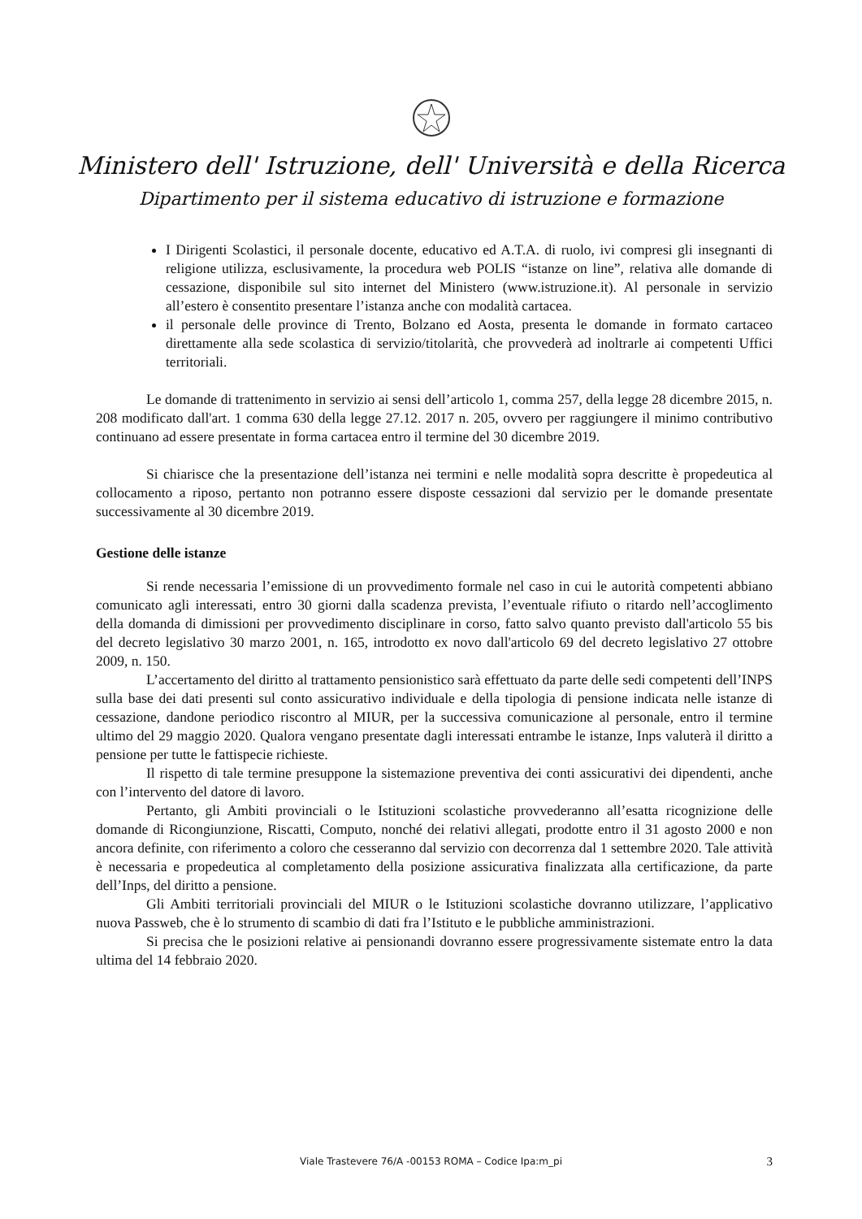Ministero dell' Istruzione, dell' Università e della Ricerca
Dipartimento per il sistema educativo di istruzione e formazione
I Dirigenti Scolastici, il personale docente, educativo ed A.T.A. di ruolo, ivi compresi gli insegnanti di religione utilizza, esclusivamente, la procedura web POLIS “istanze on line”, relativa alle domande di cessazione, disponibile sul sito internet del Ministero (www.istruzione.it). Al personale in servizio all’estero è consentito presentare l’istanza anche con modalità cartacea.
il personale delle province di Trento, Bolzano ed Aosta, presenta le domande in formato cartaceo direttamente alla sede scolastica di servizio/titolarità, che provvederà ad inoltrarle ai competenti Uffici territoriali.
Le domande di trattenimento in servizio ai sensi dell’articolo 1, comma 257, della legge 28 dicembre 2015, n. 208 modificato dall'art. 1 comma 630 della legge 27.12. 2017 n. 205, ovvero per raggiungere il minimo contributivo continuano ad essere presentate in forma cartacea entro il termine del 30 dicembre 2019.
Si chiarisce che la presentazione dell’istanza nei termini e nelle modalità sopra descritte è propedeutica al collocamento a riposo, pertanto non potranno essere disposte cessazioni dal servizio per le domande presentate successivamente al 30 dicembre 2019.
Gestione delle istanze
Si rende necessaria l’emissione di un provvedimento formale nel caso in cui le autorità competenti abbiano comunicato agli interessati, entro 30 giorni dalla scadenza prevista, l’eventuale rifiuto o ritardo nell’accoglimento della domanda di dimissioni per provvedimento disciplinare in corso, fatto salvo quanto previsto dall'articolo 55 bis del decreto legislativo 30 marzo 2001, n. 165, introdotto ex novo dall'articolo 69 del decreto legislativo 27 ottobre 2009, n. 150.
L’accertamento del diritto al trattamento pensionistico sarà effettuato da parte delle sedi competenti dell’INPS sulla base dei dati presenti sul conto assicurativo individuale e della tipologia di pensione indicata nelle istanze di cessazione, dandone periodico riscontro al MIUR, per la successiva comunicazione al personale, entro il termine ultimo del 29 maggio 2020. Qualora vengano presentate dagli interessati entrambe le istanze, Inps valuterà il diritto a pensione per tutte le fattispecie richieste.
Il rispetto di tale termine presuppone la sistemazione preventiva dei conti assicurativi dei dipendenti, anche con l’intervento del datore di lavoro.
Pertanto, gli Ambiti provinciali o le Istituzioni scolastiche provvederanno all’esatta ricognizione delle domande di Ricongiunzione, Riscatti, Computo, nonché dei relativi allegati, prodotte entro il 31 agosto 2000 e non ancora definite, con riferimento a coloro che cesseranno dal servizio con decorrenza dal 1 settembre 2020. Tale attività è necessaria e propedeutica al completamento della posizione assicurativa finalizzata alla certificazione, da parte dell’Inps, del diritto a pensione.
Gli Ambiti territoriali provinciali del MIUR o le Istituzioni scolastiche dovranno utilizzare, l’applicativo nuova Passweb, che è lo strumento di scambio di dati fra l’Istituto e le pubbliche amministrazioni.
Si precisa che le posizioni relative ai pensionandi dovranno essere progressivamente sistemate entro la data ultima del 14 febbraio 2020.
Viale Trastevere 76/A -00153 ROMA – Codice Ipa:m_pi 3